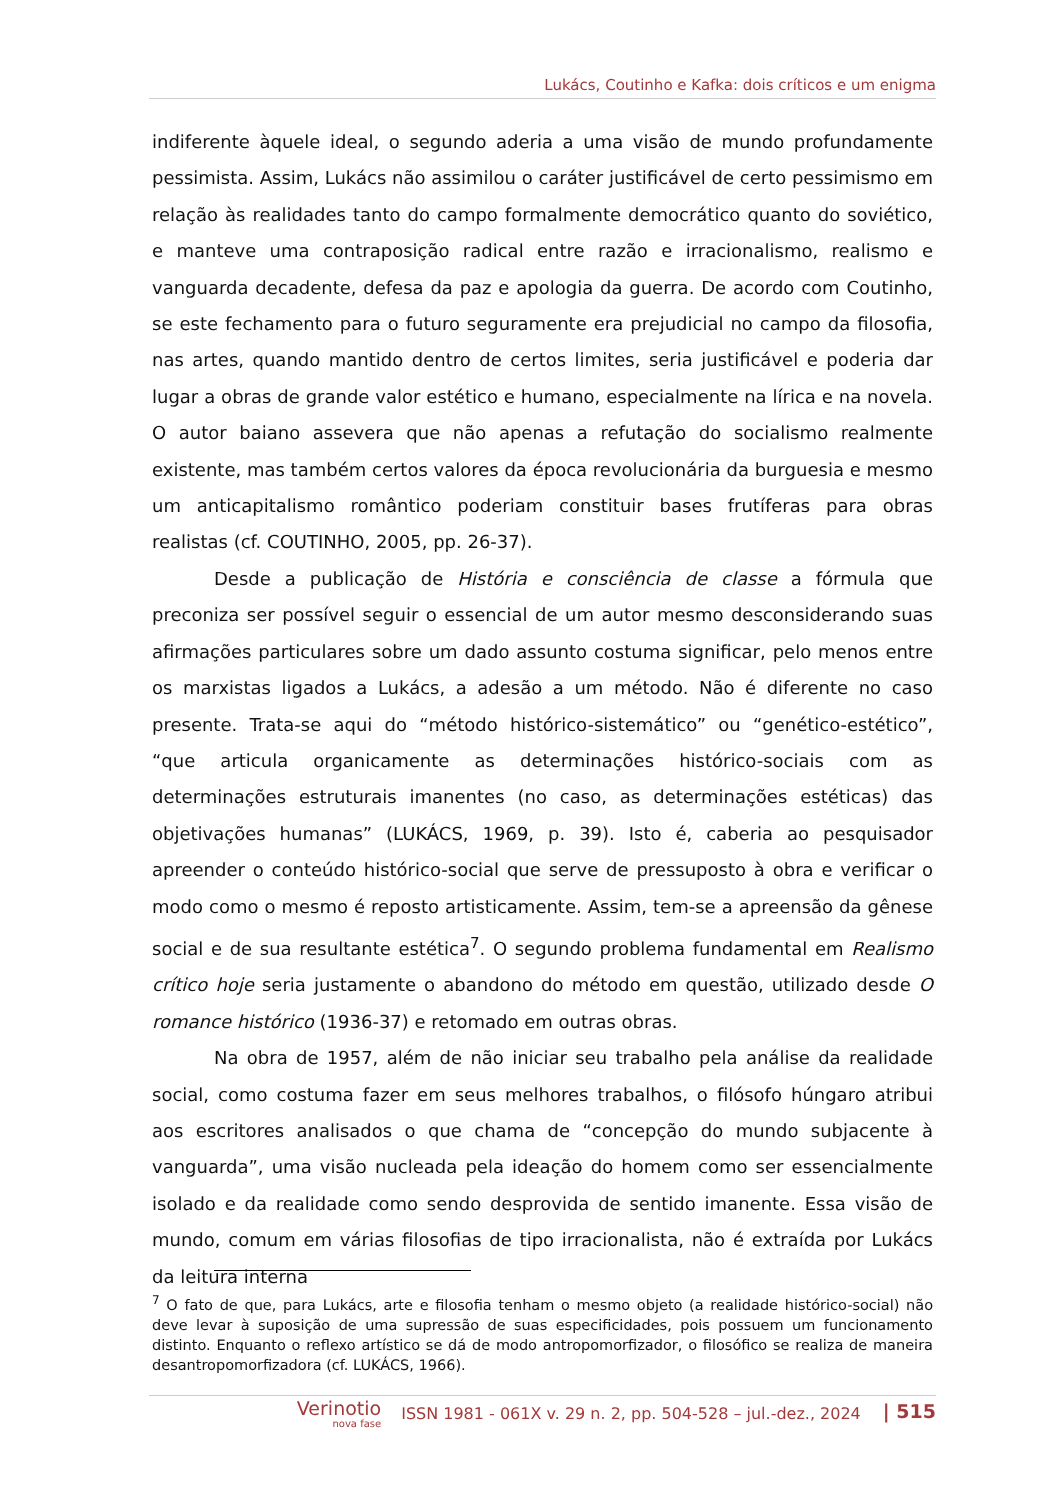Lukács, Coutinho e Kafka: dois críticos e um enigma
indiferente àquele ideal, o segundo aderia a uma visão de mundo profundamente pessimista. Assim, Lukács não assimilou o caráter justificável de certo pessimismo em relação às realidades tanto do campo formalmente democrático quanto do soviético, e manteve uma contraposição radical entre razão e irracionalismo, realismo e vanguarda decadente, defesa da paz e apologia da guerra. De acordo com Coutinho, se este fechamento para o futuro seguramente era prejudicial no campo da filosofia, nas artes, quando mantido dentro de certos limites, seria justificável e poderia dar lugar a obras de grande valor estético e humano, especialmente na lírica e na novela. O autor baiano assevera que não apenas a refutação do socialismo realmente existente, mas também certos valores da época revolucionária da burguesia e mesmo um anticapitalismo romântico poderiam constituir bases frutíferas para obras realistas (cf. COUTINHO, 2005, pp. 26-37).
Desde a publicação de História e consciência de classe a fórmula que preconiza ser possível seguir o essencial de um autor mesmo desconsiderando suas afirmações particulares sobre um dado assunto costuma significar, pelo menos entre os marxistas ligados a Lukács, a adesão a um método. Não é diferente no caso presente. Trata-se aqui do “método histórico-sistemático” ou “genético-estético”, “que articula organicamente as determinações histórico-sociais com as determinações estruturais imanentes (no caso, as determinações estéticas) das objetivações humanas” (LUKÁCS, 1969, p. 39). Isto é, caberia ao pesquisador apreender o conteúdo histórico-social que serve de pressuposto à obra e verificar o modo como o mesmo é reposto artisticamente. Assim, tem-se a apreensão da gênese social e de sua resultante estética<sup>7</sup>. O segundo problema fundamental em Realismo crítico hoje seria justamente o abandono do método em questão, utilizado desde O romance histórico (1936-37) e retomado em outras obras.
Na obra de 1957, além de não iniciar seu trabalho pela análise da realidade social, como costuma fazer em seus melhores trabalhos, o filósofo húngaro atribui aos escritores analisados o que chama de “concepção do mundo subjacente à vanguarda”, uma visão nucleada pela ideação do homem como ser essencialmente isolado e da realidade como sendo desprovida de sentido imanente. Essa visão de mundo, comum em várias filosofias de tipo irracionalista, não é extraída por Lukács da leitura interna
<sup>7</sup> O fato de que, para Lukács, arte e filosofia tenham o mesmo objeto (a realidade histórico-social) não deve levar à suposição de uma supressão de suas especificidades, pois possuem um funcionamento distinto. Enquanto o reflexo artístico se dá de modo antropomorfizador, o filosófico se realiza de maneira desantropomorfizadora (cf. LUKÁCS, 1966).
Verinotio
nova fase
ISSN 1981 - 061X v. 29 n. 2, pp. 504-528 – jul.-dez., 2024
| 515